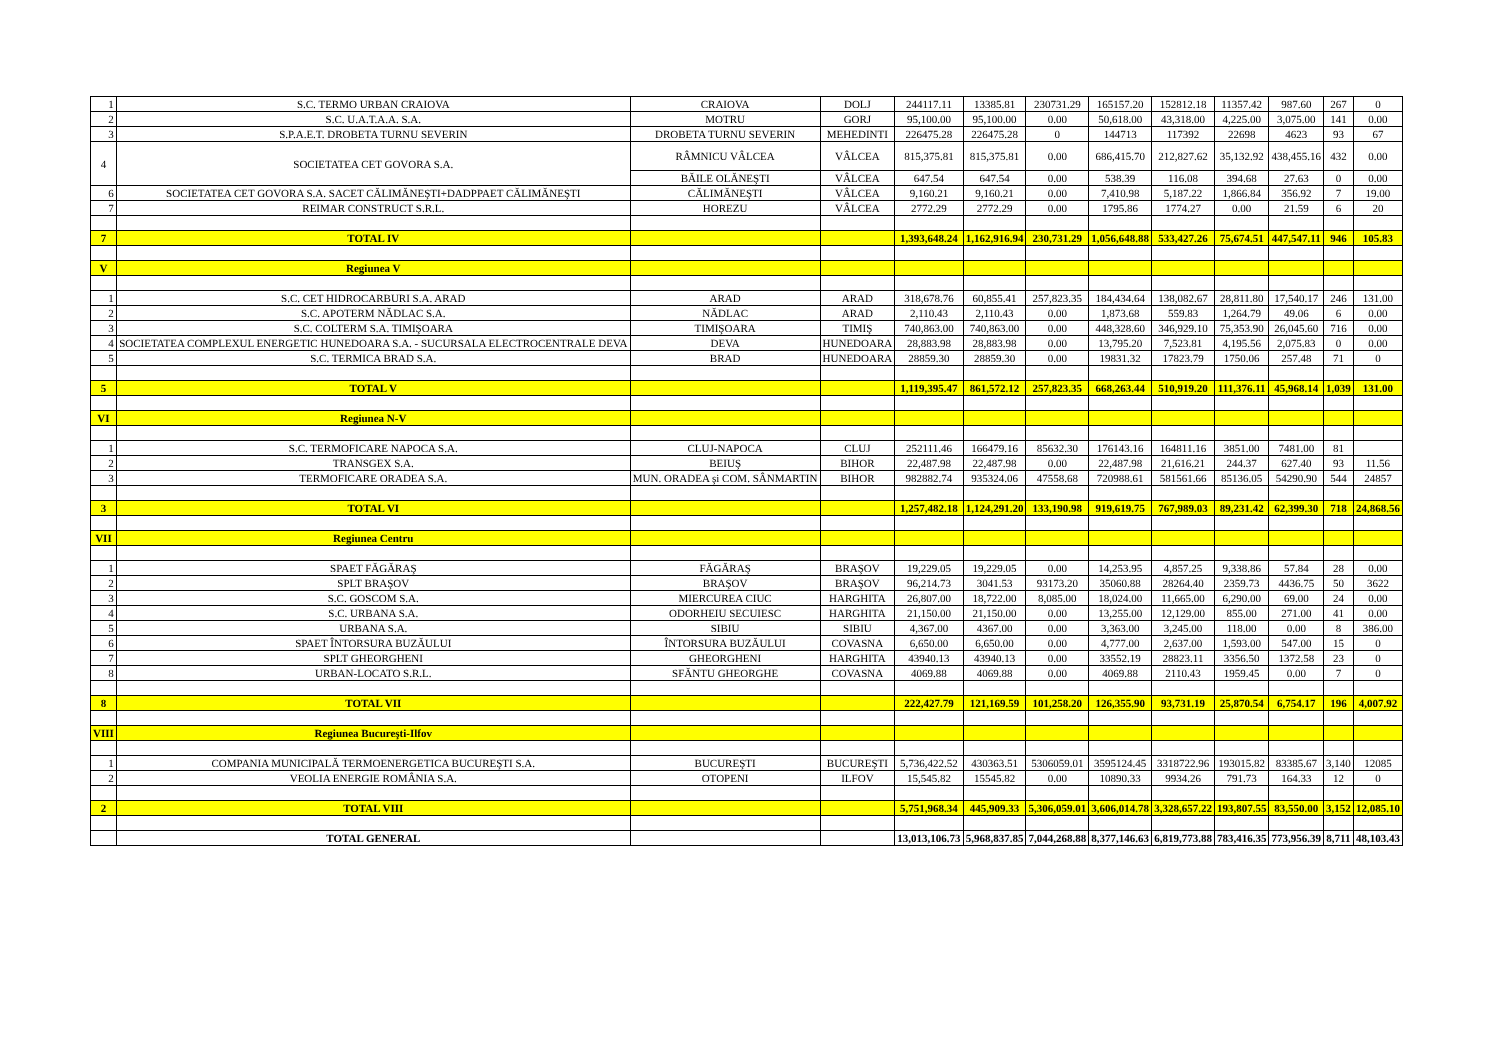| 1 | S.C. TERMO URBAN CRAIOVA | CRAIOVA | DOLJ | 244117.11 | 13385.81 | 230731.29 | 165157.20 | 152812.18 | 11357.42 | 987.60 | 267 | 0 |
| 2 | S.C. U.A.T.A.A. S.A. | MOTRU | GORJ | 95,100.00 | 95,100.00 | 0.00 | 50,618.00 | 43,318.00 | 4,225.00 | 3,075.00 | 141 | 0.00 |
| 3 | S.P.A.E.T. DROBETA TURNU SEVERIN | DROBETA TURNU SEVERIN | MEHEDINTI | 226475.28 | 226475.28 | 0 | 144713 | 117392 | 22698 | 4623 | 93 | 67 |
| 4 | SOCIETATEA CET GOVORA S.A. | RÂMNICU VÂLCEA | VÂLCEA | 815,375.81 | 815,375.81 | 0.00 | 686,415.70 | 212,827.62 | 35,132.92 | 438,455.16 | 432 | 0.00 |
| | | BĂILE OLĂNEŞTI | VÂLCEA | 647.54 | 647.54 | 0.00 | 538.39 | 116.08 | 394.68 | 27.63 | 0 | 0.00 |
| 6 | SOCIETATEA CET GOVORA S.A. SACET CĂLIMĂNEŞTI+DADPPAET CĂLIMĂNEŞTI | CĂLIMĂNEŞTI | VÂLCEA | 9,160.21 | 9,160.21 | 0.00 | 7,410.98 | 5,187.22 | 1,866.84 | 356.92 | 7 | 19.00 |
| 7 | REIMAR CONSTRUCT S.R.L. | HOREZU | VÂLCEA | 2772.29 | 2772.29 | 0.00 | 1795.86 | 1774.27 | 0.00 | 21.59 | 6 | 20 |
| 7 | TOTAL IV | | | 1,393,648.24 | 1,162,916.94 | 230,731.29 | 1,056,648.88 | 533,427.26 | 75,674.51 | 447,547.11 | 946 | 105.83 |
| V | Regiunea V | | | | | | | | | | | |
| 1 | S.C. CET HIDROCARBURI S.A. ARAD | ARAD | ARAD | 318,678.76 | 60,855.41 | 257,823.35 | 184,434.64 | 138,082.67 | 28,811.80 | 17,540.17 | 246 | 131.00 |
| 2 | S.C. APOTERM NĂDLAC S.A. | NĂDLAC | ARAD | 2,110.43 | 2,110.43 | 0.00 | 1,873.68 | 559.83 | 1,264.79 | 49.06 | 6 | 0.00 |
| 3 | S.C. COLTERM S.A. TIMIŞOARA | TIMIŞOARA | TIMIŞ | 740,863.00 | 740,863.00 | 0.00 | 448,328.60 | 346,929.10 | 75,353.90 | 26,045.60 | 716 | 0.00 |
| 4 | SOCIETATEA COMPLEXUL ENERGETIC HUNEDOARA S.A. - SUCURSALA ELECTROCENTRALE DEVA | DEVA | HUNEDOARA | 28,883.98 | 28,883.98 | 0.00 | 13,795.20 | 7,523.81 | 4,195.56 | 2,075.83 | 0 | 0.00 |
| 5 | S.C. TERMICA BRAD S.A. | BRAD | HUNEDOARA | 28859.30 | 28859.30 | 0.00 | 19831.32 | 17823.79 | 1750.06 | 257.48 | 71 | 0 |
| 5 | TOTAL V | | | 1,119,395.47 | 861,572.12 | 257,823.35 | 668,263.44 | 510,919.20 | 111,376.11 | 45,968.14 | 1,039 | 131.00 |
| VI | Regiunea N-V | | | | | | | | | | | |
| 1 | S.C. TERMOFICARE NAPOCA S.A. | CLUJ-NAPOCA | CLUJ | 252111.46 | 166479.16 | 85632.30 | 176143.16 | 164811.16 | 3851.00 | 7481.00 | 81 | |
| 2 | TRANSGEX S.A. | BEIUŞ | BIHOR | 22,487.98 | 22,487.98 | 0.00 | 22,487.98 | 21,616.21 | 244.37 | 627.40 | 93 | 11.56 |
| 3 | TERMOFICARE ORADEA S.A. | MUN. ORADEA şi COM. SÂNMARTIN | BIHOR | 982882.74 | 935324.06 | 47558.68 | 720988.61 | 581561.66 | 85136.05 | 54290.90 | 544 | 24857 |
| 3 | TOTAL VI | | | 1,257,482.18 | 1,124,291.20 | 133,190.98 | 919,619.75 | 767,989.03 | 89,231.42 | 62,399.30 | 718 | 24,868.56 |
| VII | Regiunea Centru | | | | | | | | | | | |
| 1 | SPAET FĂGĂRAŞ | FĂGĂRAŞ | BRAŞOV | 19,229.05 | 19,229.05 | 0.00 | 14,253.95 | 4,857.25 | 9,338.86 | 57.84 | 28 | 0.00 |
| 2 | SPLT BRAŞOV | BRAŞOV | BRAŞOV | 96,214.73 | 3041.53 | 93173.20 | 35060.88 | 28264.40 | 2359.73 | 4436.75 | 50 | 3622 |
| 3 | S.C. GOSCOM S.A. | MIERCUREA CIUC | HARGHITA | 26,807.00 | 18,722.00 | 8,085.00 | 18,024.00 | 11,665.00 | 6,290.00 | 69.00 | 24 | 0.00 |
| 4 | S.C. URBANA S.A. | ODORHEIU SECUIESC | HARGHITA | 21,150.00 | 21,150.00 | 0.00 | 13,255.00 | 12,129.00 | 855.00 | 271.00 | 41 | 0.00 |
| 5 | URBANA S.A. | SIBIU | SIBIU | 4,367.00 | 4367.00 | 0.00 | 3,363.00 | 3,245.00 | 118.00 | 0.00 | 8 | 386.00 |
| 6 | SPAET ÎNTORSURA BUZĂULUI | ÎNTORSURA BUZĂULUI | COVASNA | 6,650.00 | 6,650.00 | 0.00 | 4,777.00 | 2,637.00 | 1,593.00 | 547.00 | 15 | 0 |
| 7 | SPLT GHEORGHENI | GHEORGHENI | HARGHITA | 43940.13 | 43940.13 | 0.00 | 33552.19 | 28823.11 | 3356.50 | 1372.58 | 23 | 0 |
| 8 | URBAN-LOCATO S.R.L. | SFĂNTU GHEORGHE | COVASNA | 4069.88 | 4069.88 | 0.00 | 4069.88 | 2110.43 | 1959.45 | 0.00 | 7 | 0 |
| 8 | TOTAL VII | | | 222,427.79 | 121,169.59 | 101,258.20 | 126,355.90 | 93,731.19 | 25,870.54 | 6,754.17 | 196 | 4,007.92 |
| VIII | Regiunea Bucureşti-Ilfov | | | | | | | | | | | |
| 1 | COMPANIA MUNICIPALĂ TERMOENERGETICA BUCUREŞTI S.A. | BUCUREŞTI | BUCUREŞTI | 5,736,422.52 | 430363.51 | 5306059.01 | 3595124.45 | 3318722.96 | 193015.82 | 83385.67 | 3,140 | 12085 |
| 2 | VEOLIA ENERGIE ROMÂNIA S.A. | OTOPENI | ILFOV | 15,545.82 | 15545.82 | 0.00 | 10890.33 | 9934.26 | 791.73 | 164.33 | 12 | 0 |
| 2 | TOTAL VIII | | | 5,751,968.34 | 445,909.33 | 5,306,059.01 | 3,606,014.78 | 3,328,657.22 | 193,807.55 | 83,550.00 | 3,152 | 12,085.10 |
| | TOTAL GENERAL | | | 13,013,106.73 | 5,968,837.85 | 7,044,268.88 | 8,377,146.63 | 6,819,773.88 | 783,416.35 | 773,956.39 | 8,711 | 48,103.43 |